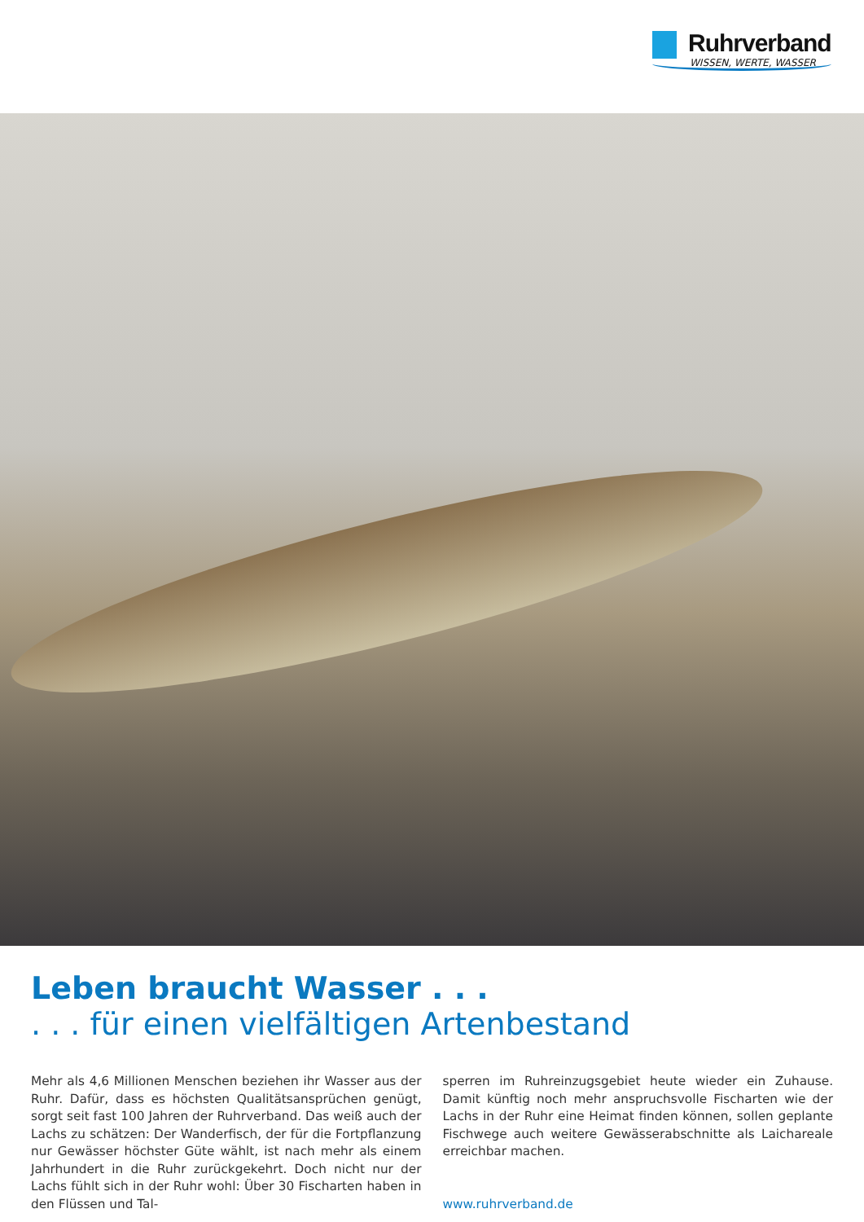Ruhrverband
WISSEN, WERTE, WASSER
Leben braucht Wasser . . .
. . . für einen vielfältigen Artenbestand
Mehr als 4,6 Millionen Menschen beziehen ihr Wasser aus der Ruhr. Dafür, dass es höchsten Qualitätsansprüchen genügt, sorgt seit fast 100 Jahren der Ruhrverband. Das weiß auch der Lachs zu schätzen: Der Wanderfisch, der für die Fortpflanzung nur Gewässer höchster Güte wählt, ist nach mehr als einem Jahrhundert in die Ruhr zurückgekehrt. Doch nicht nur der Lachs fühlt sich in der Ruhr wohl: Über 30 Fischarten haben in den Flüssen und Tal-
sperren im Ruhreinzugsgebiet heute wieder ein Zuhause. Damit künftig noch mehr anspruchsvolle Fischarten wie der Lachs in der Ruhr eine Heimat finden können, sollen geplante Fischwege auch weitere Gewässerabschnitte als Laichareale erreichbar machen.
www.ruhrverband.de